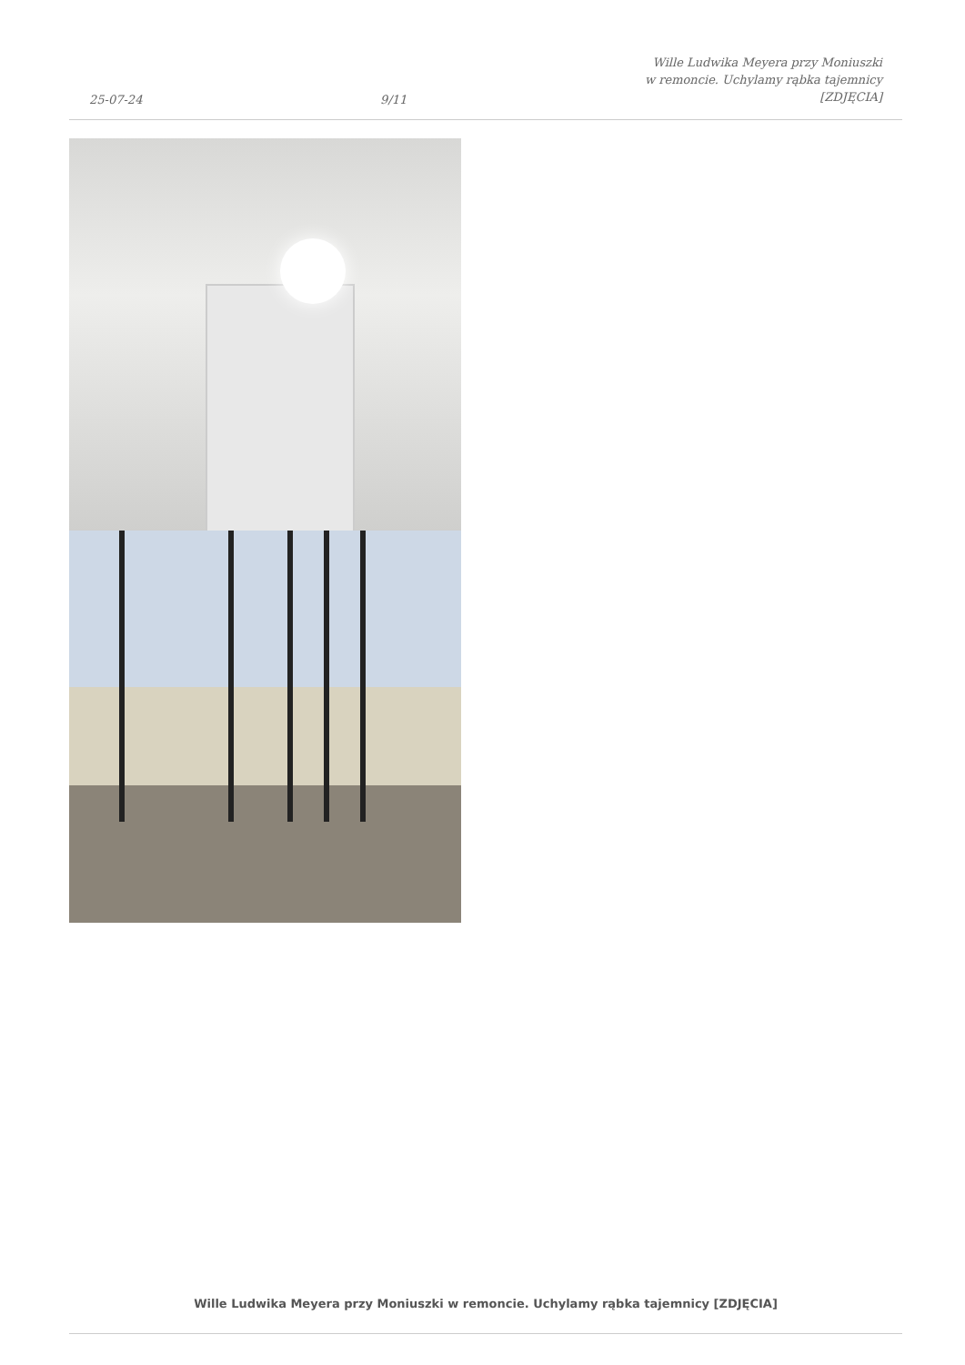25-07-24
9/11
Wille Ludwika Meyera przy Moniuszki
w remoncie. Uchylamy rąbka tajemnicy
[ZDJĘCIA]
Wille Ludwika Meyera przy Moniuszki w remoncie. Uchylamy rąbka tajemnicy [ZDJĘCIA]